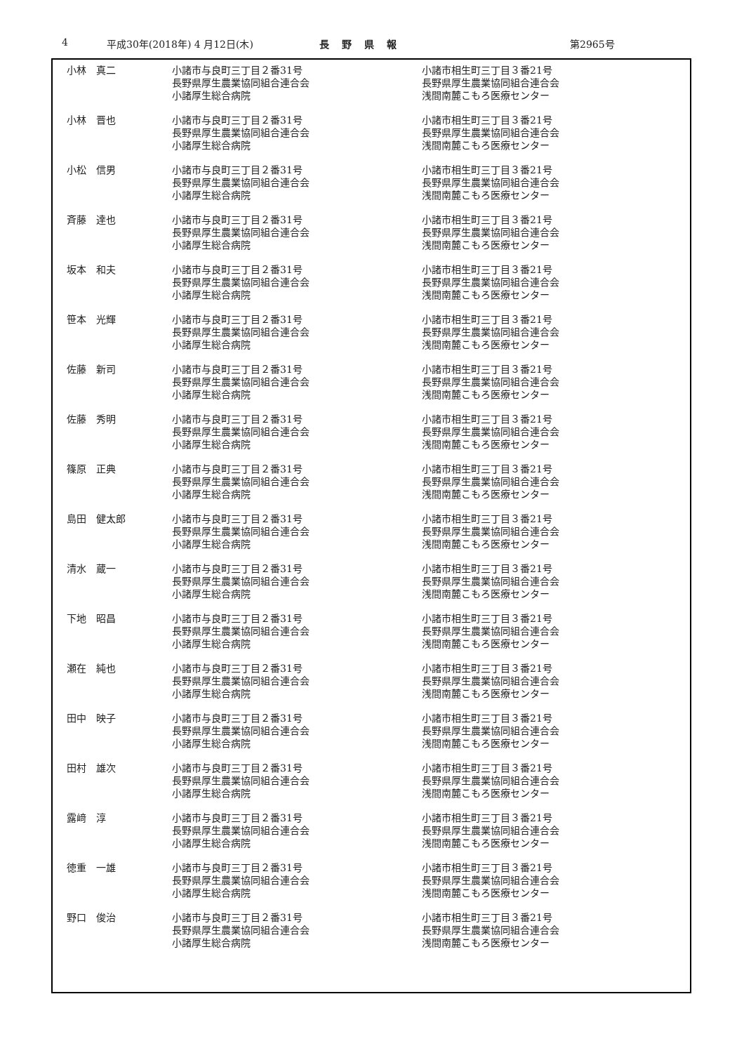4 平成30年(2018年) 4 月12日(木) 長野県報 第2965号
| 小林 真二 | 小諸市与良町三丁目２番31号 長野県厚生農業協同組合連合会 小諸厚生総合病院 | 小諸市相生町三丁目３番21号 長野県厚生農業協同組合連合会 浅間南麓こもろ医療センター |
| 小林 晋也 | 小諸市与良町三丁目２番31号 長野県厚生農業協同組合連合会 小諸厚生総合病院 | 小諸市相生町三丁目３番21号 長野県厚生農業協同組合連合会 浅間南麓こもろ医療センター |
| 小松 信男 | 小諸市与良町三丁目２番31号 長野県厚生農業協同組合連合会 小諸厚生総合病院 | 小諸市相生町三丁目３番21号 長野県厚生農業協同組合連合会 浅間南麓こもろ医療センター |
| 斉藤 達也 | 小諸市与良町三丁目２番31号 長野県厚生農業協同組合連合会 小諸厚生総合病院 | 小諸市相生町三丁目３番21号 長野県厚生農業協同組合連合会 浅間南麓こもろ医療センター |
| 坂本 和夫 | 小諸市与良町三丁目２番31号 長野県厚生農業協同組合連合会 小諸厚生総合病院 | 小諸市相生町三丁目３番21号 長野県厚生農業協同組合連合会 浅間南麓こもろ医療センター |
| 笹本 光輝 | 小諸市与良町三丁目２番31号 長野県厚生農業協同組合連合会 小諸厚生総合病院 | 小諸市相生町三丁目３番21号 長野県厚生農業協同組合連合会 浅間南麓こもろ医療センター |
| 佐藤 新司 | 小諸市与良町三丁目２番31号 長野県厚生農業協同組合連合会 小諸厚生総合病院 | 小諸市相生町三丁目３番21号 長野県厚生農業協同組合連合会 浅間南麓こもろ医療センター |
| 佐藤 秀明 | 小諸市与良町三丁目２番31号 長野県厚生農業協同組合連合会 小諸厚生総合病院 | 小諸市相生町三丁目３番21号 長野県厚生農業協同組合連合会 浅間南麓こもろ医療センター |
| 篠原 正典 | 小諸市与良町三丁目２番31号 長野県厚生農業協同組合連合会 小諸厚生総合病院 | 小諸市相生町三丁目３番21号 長野県厚生農業協同組合連合会 浅間南麓こもろ医療センター |
| 島田 健太郎 | 小諸市与良町三丁目２番31号 長野県厚生農業協同組合連合会 小諸厚生総合病院 | 小諸市相生町三丁目３番21号 長野県厚生農業協同組合連合会 浅間南麓こもろ医療センター |
| 清水 蔵一 | 小諸市与良町三丁目２番31号 長野県厚生農業協同組合連合会 小諸厚生総合病院 | 小諸市相生町三丁目３番21号 長野県厚生農業協同組合連合会 浅間南麓こもろ医療センター |
| 下地 昭昌 | 小諸市与良町三丁目２番31号 長野県厚生農業協同組合連合会 小諸厚生総合病院 | 小諸市相生町三丁目３番21号 長野県厚生農業協同組合連合会 浅間南麓こもろ医療センター |
| 瀬在 純也 | 小諸市与良町三丁目２番31号 長野県厚生農業協同組合連合会 小諸厚生総合病院 | 小諸市相生町三丁目３番21号 長野県厚生農業協同組合連合会 浅間南麓こもろ医療センター |
| 田中 映子 | 小諸市与良町三丁目２番31号 長野県厚生農業協同組合連合会 小諸厚生総合病院 | 小諸市相生町三丁目３番21号 長野県厚生農業協同組合連合会 浅間南麓こもろ医療センター |
| 田村 雄次 | 小諸市与良町三丁目２番31号 長野県厚生農業協同組合連合会 小諸厚生総合病院 | 小諸市相生町三丁目３番21号 長野県厚生農業協同組合連合会 浅間南麓こもろ医療センター |
| 露﨑 淳 | 小諸市与良町三丁目２番31号 長野県厚生農業協同組合連合会 小諸厚生総合病院 | 小諸市相生町三丁目３番21号 長野県厚生農業協同組合連合会 浅間南麓こもろ医療センター |
| 徳重 一雄 | 小諸市与良町三丁目２番31号 長野県厚生農業協同組合連合会 小諸厚生総合病院 | 小諸市相生町三丁目３番21号 長野県厚生農業協同組合連合会 浅間南麓こもろ医療センター |
| 野口 俊治 | 小諸市与良町三丁目２番31号 長野県厚生農業協同組合連合会 小諸厚生総合病院 | 小諸市相生町三丁目３番21号 長野県厚生農業協同組合連合会 浅間南麓こもろ医療センター |